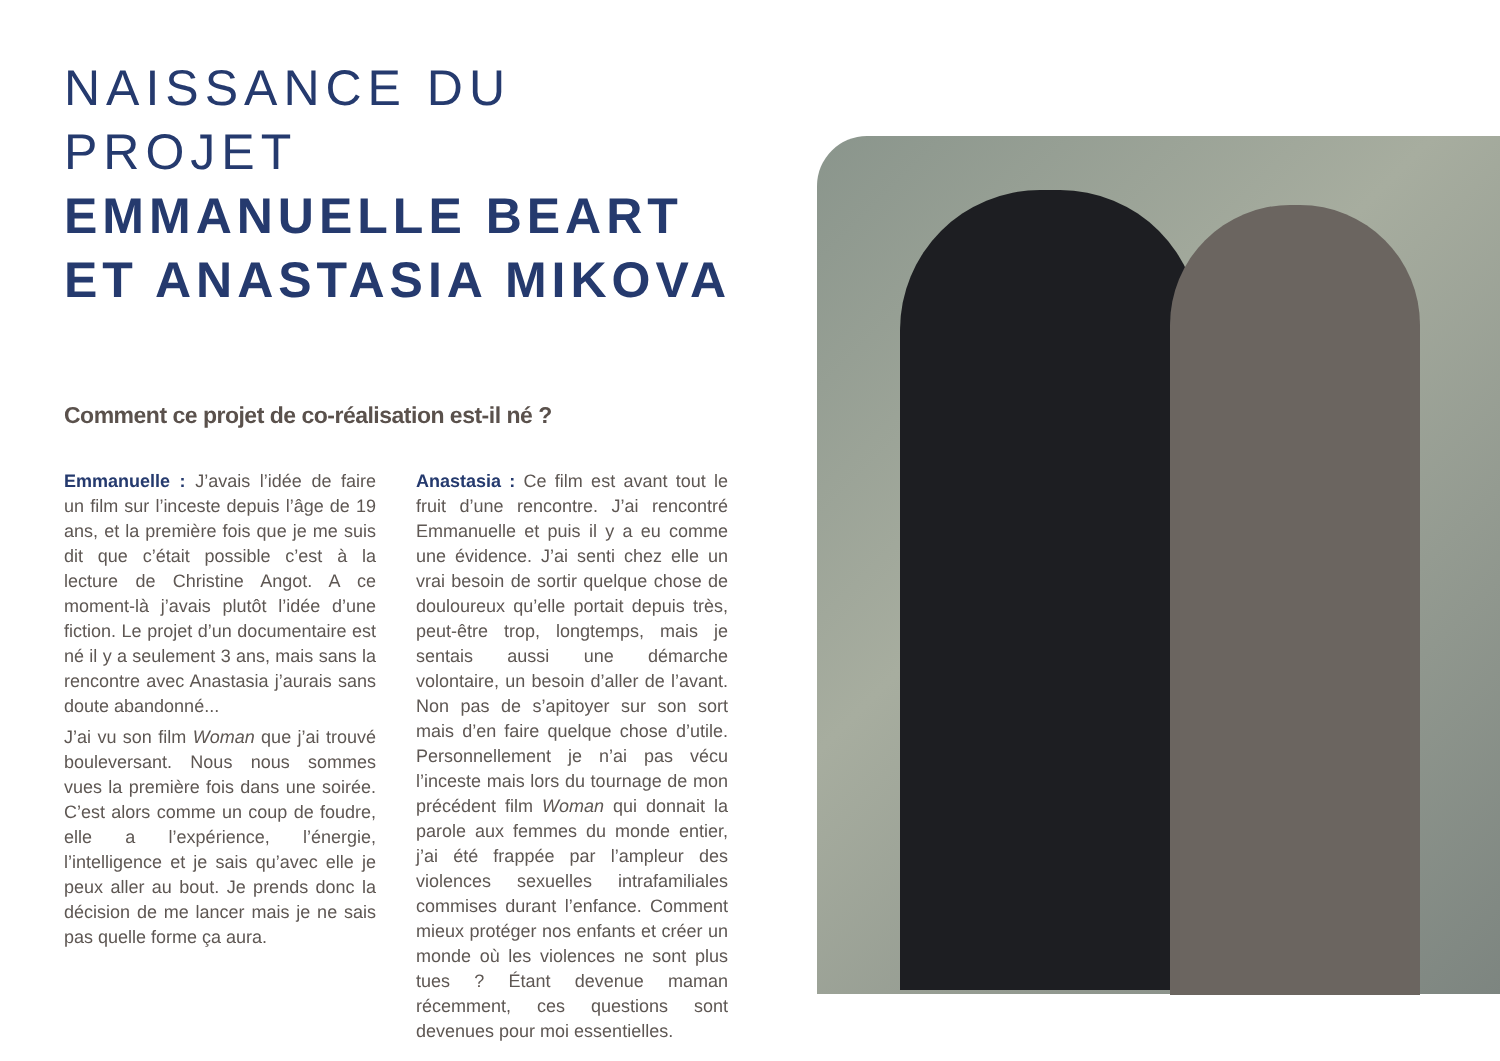NAISSANCE DU PROJET
EMMANUELLE BEART
ET ANASTASIA MIKOVA
Comment ce projet de co-réalisation est-il né ?
Emmanuelle : J’avais l’idée de faire un film sur l’inceste depuis l’âge de 19 ans, et la première fois que je me suis dit que c’était possible c’est à la lecture de Christine Angot. A ce moment-là j’avais plutôt l’idée d’une fiction. Le projet d’un documentaire est né il y a seulement 3 ans, mais sans la rencontre avec Anastasia j’aurais sans doute abandonné...
J’ai vu son film Woman que j’ai trouvé bouleversant. Nous nous sommes vues la première fois dans une soirée. C’est alors comme un coup de foudre, elle a l’expérience, l’énergie, l’intelligence et je sais qu’avec elle je peux aller au bout. Je prends donc la décision de me lancer mais je ne sais pas quelle forme ça aura.
Anastasia : Ce film est avant tout le fruit d’une rencontre. J’ai rencontré Emmanuelle et puis il y a eu comme une évidence. J’ai senti chez elle un vrai besoin de sortir quelque chose de douloureux qu’elle portait depuis très, peut-être trop, longtemps, mais je sentais aussi une démarche volontaire, un besoin d’aller de l’avant. Non pas de s’apitoyer sur son sort mais d’en faire quelque chose d’utile. Personnellement je n’ai pas vécu l’inceste mais lors du tournage de mon précédent film Woman qui donnait la parole aux femmes du monde entier, j’ai été frappée par l’ampleur des violences sexuelles intrafamiliales commises durant l’enfance. Comment mieux protéger nos enfants et créer un monde où les violences ne sont plus tues ? Étant devenue maman récemment, ces questions sont devenues pour moi essentielles.